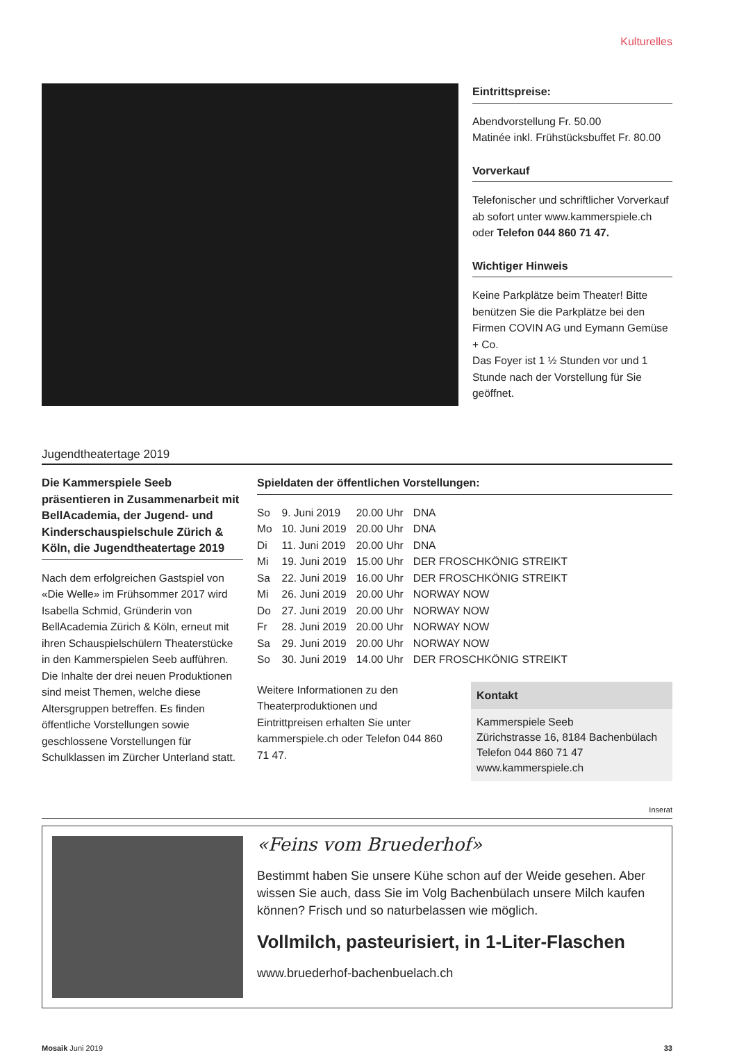Kulturelles
Eintrittspreise:
Abendvorstellung Fr. 50.00
Matinée inkl. Frühstücksbuffet Fr. 80.00
Vorverkauf
Telefonischer und schriftlicher Vorverkauf ab sofort unter www.kammerspiele.ch oder Telefon 044 860 71 47.
Wichtiger Hinweis
Keine Parkplätze beim Theater! Bitte benützen Sie die Parkplätze bei den Firmen COVIN AG und Eymann Gemüse + Co.
Das Foyer ist 1 ½ Stunden vor und 1 Stunde nach der Vorstellung für Sie geöffnet.
Jugendtheatertage 2019
Die Kammerspiele Seeb präsentieren in Zusammenarbeit mit BellAcademia, der Jugend- und Kinderschauspielschule Zürich & Köln, die Jugendtheatertage 2019
Nach dem erfolgreichen Gastspiel von «Die Welle» im Frühsommer 2017 wird Isabella Schmid, Gründerin von BellAcademia Zürich & Köln, erneut mit ihren Schauspielschülern Theaterstücke in den Kammerspielen Seeb aufführen. Die Inhalte der drei neuen Produktionen sind meist Themen, welche diese Altersgruppen betreffen. Es finden öffentliche Vorstellungen sowie geschlossene Vorstellungen für Schulklassen im Zürcher Unterland statt.
Spieldaten der öffentlichen Vorstellungen:
| So | 9. Juni 2019 | 20.00 Uhr | DNA |
| Mo | 10. Juni 2019 | 20.00 Uhr | DNA |
| Di | 11. Juni 2019 | 20.00 Uhr | DNA |
| Mi | 19. Juni 2019 | 15.00 Uhr | DER FROSCHKÖNIG STREIKT |
| Sa | 22. Juni 2019 | 16.00 Uhr | DER FROSCHKÖNIG STREIKT |
| Mi | 26. Juni 2019 | 20.00 Uhr | NORWAY NOW |
| Do | 27. Juni 2019 | 20.00 Uhr | NORWAY NOW |
| Fr | 28. Juni 2019 | 20.00 Uhr | NORWAY NOW |
| Sa | 29. Juni 2019 | 20.00 Uhr | NORWAY NOW |
| So | 30. Juni 2019 | 14.00 Uhr | DER FROSCHKÖNIG STREIKT |
Weitere Informationen zu den Theaterproduktionen und Eintrittpreisen erhalten Sie unter kammerspiele.ch oder Telefon 044 860 71 47.
Kontakt
Kammerspiele Seeb
Zürichstrasse 16, 8184 Bachenbülach
Telefon 044 860 71 47
www.kammerspiele.ch
Inserat
«Feins vom Bruederhof»
Bestimmt haben Sie unsere Kühe schon auf der Weide gesehen. Aber wissen Sie auch, dass Sie im Volg Bachenbülach unsere Milch kaufen können? Frisch und so naturbelassen wie möglich.
Vollmilch, pasteurisiert, in 1-Liter-Flaschen
www.bruederhof-bachenbuelach.ch
Mosaik Juni 2019 33